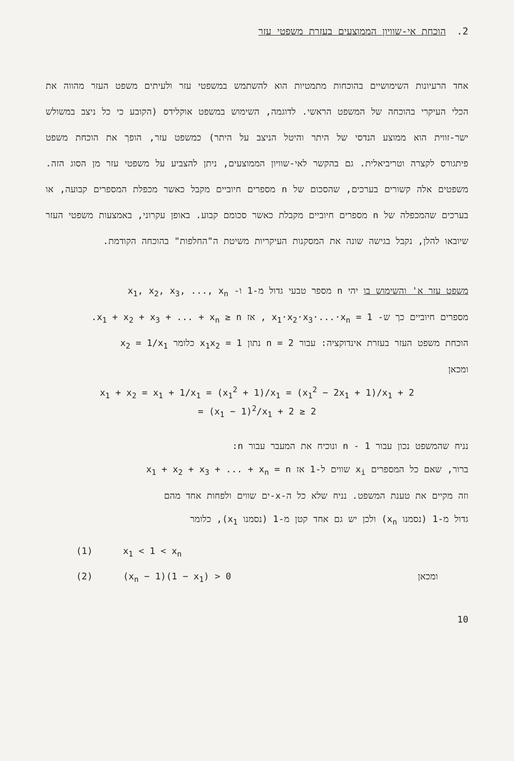2. הוכחת אי-שוויון הממוצעים בעזרת משפטי עזר
אחד הרעיונות השימושיים בהוכחות מתמטיות הוא להשתמש במשפטי עזר ולעיתים משפט העזר מהווה את הכלי העיקרי בהוכחה של המשפט הראשי. לדוגמה, השימוש במשפט אוקלידס (הקובע כי כל ניצב במשולש ישר-זווית הוא ממוצע הנדסי של היתר והיטל הניצב על היתר) כמשפט עזר, הופך את הוכחת משפט פיתגורס לקצרה וטריביאלית. גם בהקשר לאי-שוויון הממוצעים, ניתן להצביע על משפטי עזר מן הסוג הזה. משפטים אלה קשורים בערכים, שהסכום של n מספרים חיוביים מקבל כאשר מכפלת המספרים קבועה, או בערכים שהמכפלה של n מספרים חיוביים מקבלת כאשר סכומם קבוע. באופן עקרוני, באמצעות משפטי העזר שיובאו להלן, נקבל בגישה שונה את המסקנות העיקריות משיטת ה"החלפות" בהוכחה הקודמת.
משפט עזר א' והשימוש בו יהי n מספר טבעי גדול מ-1 ו- x<sub>1</sub>, x<sub>2</sub>, x<sub>3</sub>, ..., x<sub>n</sub>
מספרים חיוביים כך ש- x<sub>1</sub>·x<sub>2</sub>·x<sub>3</sub>·...·x<sub>n</sub> = 1 , אז x<sub>1</sub> + x<sub>2</sub> + x<sub>3</sub> + ... + x<sub>n</sub> ≥ n.
הוכחת משפט העזר בעזרת אינדוקציה: עבור n = 2 נתון x<sub>1</sub>x<sub>2</sub> = 1 כלומר x<sub>2</sub> = 1/x<sub>1</sub>
ומכאן
x<sub>1</sub> + x<sub>2</sub> = x<sub>1</sub> + 1/x<sub>1</sub> = (x<sub>1</sub><sup>2</sup> + 1)/x<sub>1</sub> = (x<sub>1</sub><sup>2</sup> − 2x<sub>1</sub> + 1)/x<sub>1</sub> + 2
= (x<sub>1</sub> − 1)<sup>2</sup>/x<sub>1</sub> + 2 ≥ 2
נניח שהמשפט נכון עבור n - 1 ונוכיח את המעבר עבור n:
ברור, שאם כל המספרים x<sub>i</sub> שווים ל-1 אז x<sub>1</sub> + x<sub>2</sub> + x<sub>3</sub> + ... + x<sub>n</sub> = n
וזה מקיים את טענת המשפט. נניח שלא כל ה-x-ים שווים ולפחות אחד מהם
גדול מ-1 (נסמנו x<sub>n</sub>) ולכן יש גם אחד קטן מ-1 (נסמנו x<sub>1</sub>), כלומר
(1) x<sub>1</sub> < 1 < x<sub>n</sub>
(2) (x<sub>n</sub> − 1)(1 − x<sub>1</sub>) > 0 ומכאן
10